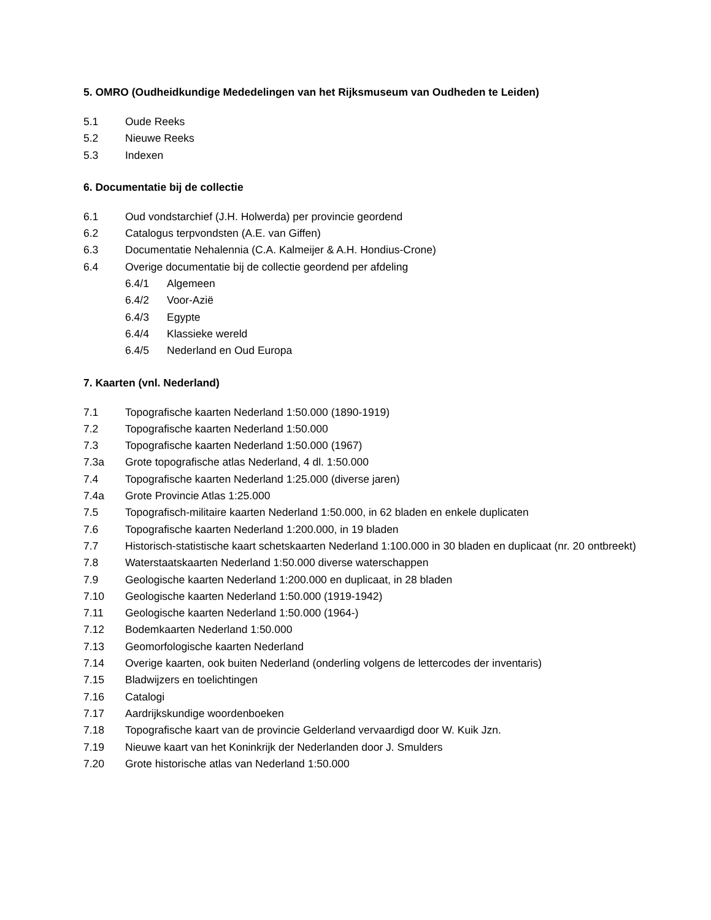5. OMRO (Oudheidkundige Mededelingen van het Rijksmuseum van Oudheden te Leiden)
5.1 Oude Reeks
5.2 Nieuwe Reeks
5.3 Indexen
6. Documentatie bij de collectie
6.1 Oud vondstarchief (J.H. Holwerda) per provincie geordend
6.2 Catalogus terpvondsten (A.E. van Giffen)
6.3 Documentatie Nehalennia (C.A. Kalmeijer & A.H. Hondius-Crone)
6.4 Overige documentatie bij de collectie geordend per afdeling
6.4/1 Algemeen
6.4/2 Voor-Azië
6.4/3 Egypte
6.4/4 Klassieke wereld
6.4/5 Nederland en Oud Europa
7. Kaarten (vnl. Nederland)
7.1 Topografische kaarten Nederland 1:50.000 (1890-1919)
7.2 Topografische kaarten Nederland 1:50.000
7.3 Topografische kaarten Nederland 1:50.000 (1967)
7.3a Grote topografische atlas Nederland, 4 dl. 1:50.000
7.4 Topografische kaarten Nederland 1:25.000 (diverse jaren)
7.4a Grote Provincie Atlas 1:25.000
7.5 Topografisch-militaire kaarten Nederland 1:50.000, in 62 bladen en enkele duplicaten
7.6 Topografische kaarten Nederland 1:200.000, in 19 bladen
7.7 Historisch-statistische kaart schetskaarten Nederland 1:100.000 in 30 bladen en duplicaat (nr. 20 ontbreekt)
7.8 Waterstaatskaarten Nederland 1:50.000 diverse waterschappen
7.9 Geologische kaarten Nederland 1:200.000 en duplicaat, in 28 bladen
7.10 Geologische kaarten Nederland 1:50.000 (1919-1942)
7.11 Geologische kaarten Nederland 1:50.000 (1964-)
7.12 Bodemkaarten Nederland 1:50.000
7.13 Geomorfologische kaarten Nederland
7.14 Overige kaarten, ook buiten Nederland (onderling volgens de lettercodes der inventaris)
7.15 Bladwijzers en toelichtingen
7.16 Catalogi
7.17 Aardrijkskundige woordenboeken
7.18 Topografische kaart van de provincie Gelderland vervaardigd door W. Kuik Jzn.
7.19 Nieuwe kaart van het Koninkrijk der Nederlanden door J. Smulders
7.20 Grote historische atlas van Nederland 1:50.000